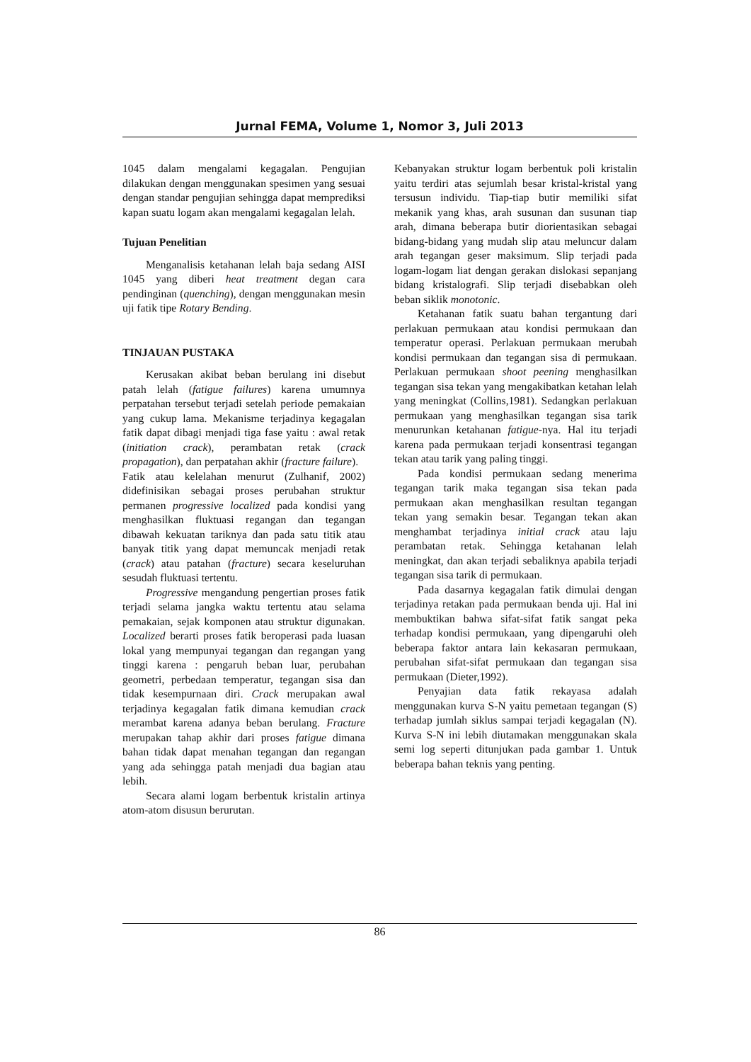Jurnal FEMA, Volume 1, Nomor 3, Juli 2013
1045 dalam mengalami kegagalan. Pengujian dilakukan dengan menggunakan spesimen yang sesuai dengan standar pengujian sehingga dapat memprediksi kapan suatu logam akan mengalami kegagalan lelah.
Tujuan Penelitian
Menganalisis ketahanan lelah baja sedang AISI 1045 yang diberi heat treatment degan cara pendinginan (quenching), dengan menggunakan mesin uji fatik tipe Rotary Bending.
TINJAUAN PUSTAKA
Kerusakan akibat beban berulang ini disebut patah lelah (fatigue failures) karena umumnya perpatahan tersebut terjadi setelah periode pemakaian yang cukup lama. Mekanisme terjadinya kegagalan fatik dapat dibagi menjadi tiga fase yaitu : awal retak (initiation crack), perambatan retak (crack propagation), dan perpatahan akhir (fracture failure).
Fatik atau kelelahan menurut (Zulhanif, 2002) didefinisikan sebagai proses perubahan struktur permanen progressive localized pada kondisi yang menghasilkan fluktuasi regangan dan tegangan dibawah kekuatan tariknya dan pada satu titik atau banyak titik yang dapat memuncak menjadi retak (crack) atau patahan (fracture) secara keseluruhan sesudah fluktuasi tertentu.
Progressive mengandung pengertian proses fatik terjadi selama jangka waktu tertentu atau selama pemakaian, sejak komponen atau struktur digunakan. Localized berarti proses fatik beroperasi pada luasan lokal yang mempunyai tegangan dan regangan yang tinggi karena : pengaruh beban luar, perubahan geometri, perbedaan temperatur, tegangan sisa dan tidak kesempurnaan diri. Crack merupakan awal terjadinya kegagalan fatik dimana kemudian crack merambat karena adanya beban berulang. Fracture merupakan tahap akhir dari proses fatigue dimana bahan tidak dapat menahan tegangan dan regangan yang ada sehingga patah menjadi dua bagian atau lebih.
Secara alami logam berbentuk kristalin artinya atom-atom disusun berurutan.
Kebanyakan struktur logam berbentuk poli kristalin yaitu terdiri atas sejumlah besar kristal-kristal yang tersusun individu. Tiap-tiap butir memiliki sifat mekanik yang khas, arah susunan dan susunan tiap arah, dimana beberapa butir diorientasikan sebagai bidang-bidang yang mudah slip atau meluncur dalam arah tegangan geser maksimum. Slip terjadi pada logam-logam liat dengan gerakan dislokasi sepanjang bidang kristalografi. Slip terjadi disebabkan oleh beban siklik monotonic.
Ketahanan fatik suatu bahan tergantung dari perlakuan permukaan atau kondisi permukaan dan temperatur operasi. Perlakuan permukaan merubah kondisi permukaan dan tegangan sisa di permukaan. Perlakuan permukaan shoot peening menghasilkan tegangan sisa tekan yang mengakibatkan ketahan lelah yang meningkat (Collins,1981). Sedangkan perlakuan permukaan yang menghasilkan tegangan sisa tarik menurunkan ketahanan fatigue-nya. Hal itu terjadi karena pada permukaan terjadi konsentrasi tegangan tekan atau tarik yang paling tinggi.
Pada kondisi permukaan sedang menerima tegangan tarik maka tegangan sisa tekan pada permukaan akan menghasilkan resultan tegangan tekan yang semakin besar. Tegangan tekan akan menghambat terjadinya initial crack atau laju perambatan retak. Sehingga ketahanan lelah meningkat, dan akan terjadi sebaliknya apabila terjadi tegangan sisa tarik di permukaan.
Pada dasarnya kegagalan fatik dimulai dengan terjadinya retakan pada permukaan benda uji. Hal ini membuktikan bahwa sifat-sifat fatik sangat peka terhadap kondisi permukaan, yang dipengaruhi oleh beberapa faktor antara lain kekasaran permukaan, perubahan sifat-sifat permukaan dan tegangan sisa permukaan (Dieter,1992).
Penyajian data fatik rekayasa adalah menggunakan kurva S-N yaitu pemetaan tegangan (S) terhadap jumlah siklus sampai terjadi kegagalan (N). Kurva S-N ini lebih diutamakan menggunakan skala semi log seperti ditunjukan pada gambar 1. Untuk beberapa bahan teknis yang penting.
86